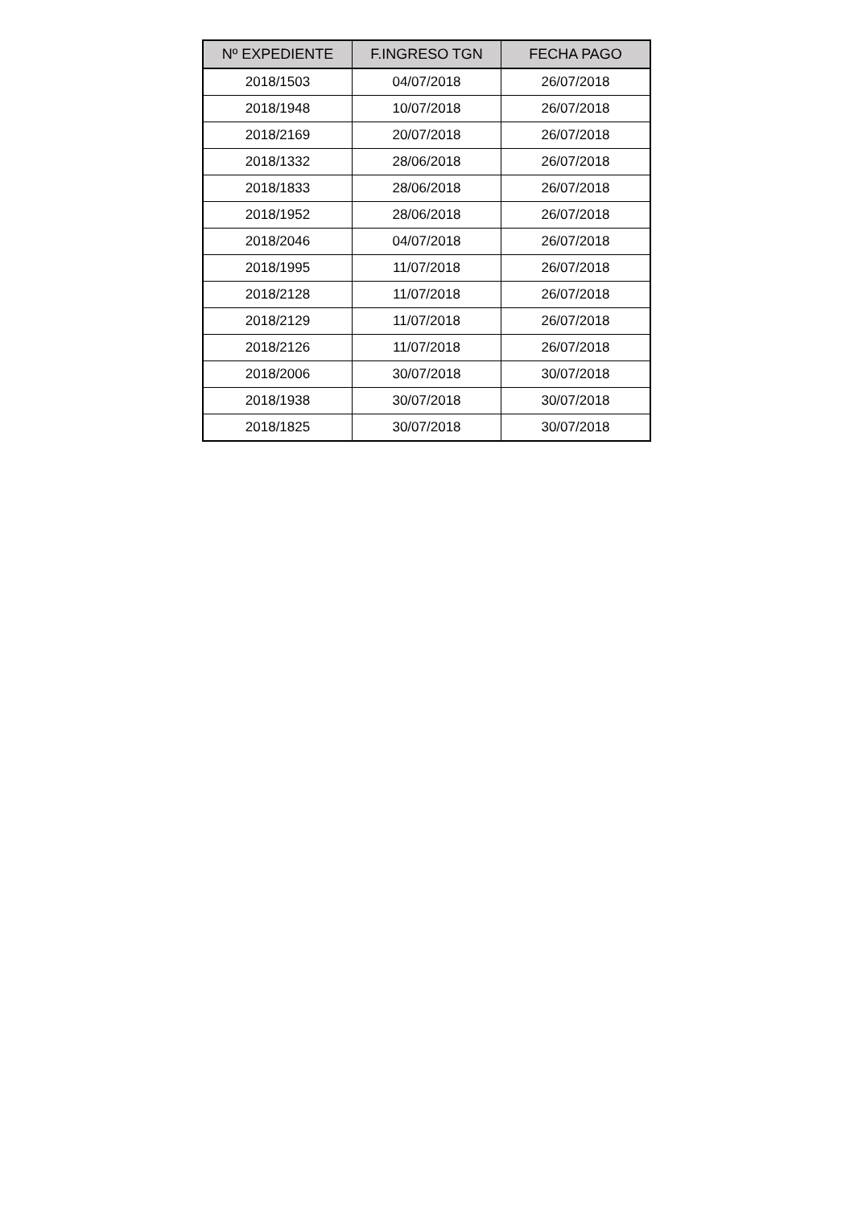| Nº EXPEDIENTE | F.INGRESO TGN | FECHA PAGO |
| --- | --- | --- |
| 2018/1503 | 04/07/2018 | 26/07/2018 |
| 2018/1948 | 10/07/2018 | 26/07/2018 |
| 2018/2169 | 20/07/2018 | 26/07/2018 |
| 2018/1332 | 28/06/2018 | 26/07/2018 |
| 2018/1833 | 28/06/2018 | 26/07/2018 |
| 2018/1952 | 28/06/2018 | 26/07/2018 |
| 2018/2046 | 04/07/2018 | 26/07/2018 |
| 2018/1995 | 11/07/2018 | 26/07/2018 |
| 2018/2128 | 11/07/2018 | 26/07/2018 |
| 2018/2129 | 11/07/2018 | 26/07/2018 |
| 2018/2126 | 11/07/2018 | 26/07/2018 |
| 2018/2006 | 30/07/2018 | 30/07/2018 |
| 2018/1938 | 30/07/2018 | 30/07/2018 |
| 2018/1825 | 30/07/2018 | 30/07/2018 |